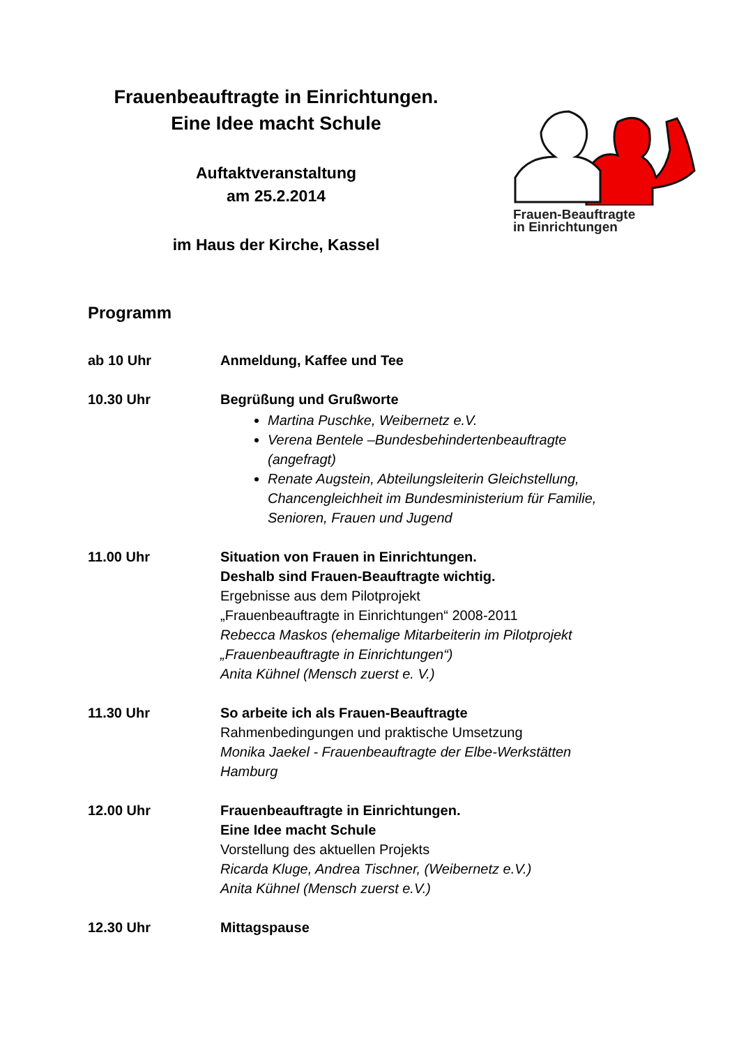Frauenbeauftragte in Einrichtungen.
Eine Idee macht Schule
Auftaktveranstaltung
am 25.2.2014
im Haus der Kirche, Kassel
Frauen-Beauftragte
in Einrichtungen
Programm
ab 10 Uhr Anmeldung, Kaffee und Tee
10.30 Uhr Begrüßung und Grußworte
Martina Puschke, Weibernetz e.V.
Verena Bentele –Bundesbehindertenbeauftragte (angefragt)
Renate Augstein, Abteilungsleiterin Gleichstellung, Chancengleichheit im Bundesministerium für Familie, Senioren, Frauen und Jugend
11.00 Uhr Situation von Frauen in Einrichtungen.
Deshalb sind Frauen-Beauftragte wichtig.
Ergebnisse aus dem Pilotprojekt
„Frauenbeauftragte in Einrichtungen“ 2008-2011
Rebecca Maskos (ehemalige Mitarbeiterin im Pilotprojekt „Frauenbeauftragte in Einrichtungen“)
Anita Kühnel (Mensch zuerst e. V.)
11.30 Uhr So arbeite ich als Frauen-Beauftragte
Rahmenbedingungen und praktische Umsetzung
Monika Jaekel - Frauenbeauftragte der Elbe-Werkstätten Hamburg
12.00 Uhr Frauenbeauftragte in Einrichtungen.
Eine Idee macht Schule
Vorstellung des aktuellen Projekts
Ricarda Kluge, Andrea Tischner, (Weibernetz e.V.)
Anita Kühnel (Mensch zuerst e.V.)
12.30 Uhr Mittagspause